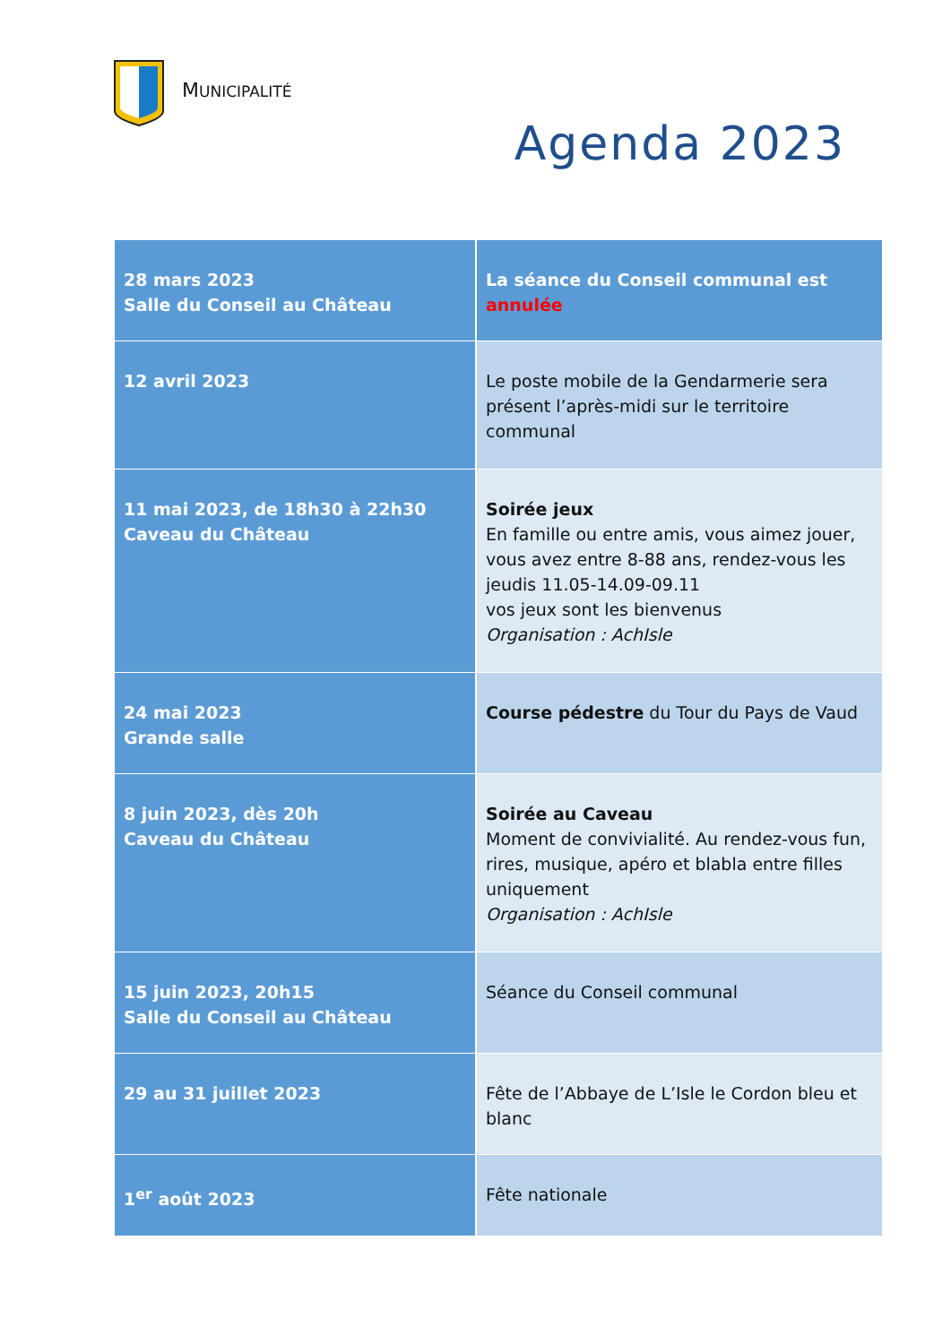MUNICIPALITÉ
Agenda 2023
| 28 mars 2023 Salle du Conseil au Château | La séance du Conseil communal est annulée |
| 12 avril 2023 | Le poste mobile de la Gendarmerie sera présent l’après-midi sur le territoire communal |
| 11 mai 2023, de 18h30 à 22h30 Caveau du Château | Soirée jeux En famille ou entre amis, vous aimez jouer, vous avez entre 8-88 ans, rendez-vous les jeudis 11.05-14.09-09.11 vos jeux sont les bienvenus Organisation : AchIsle |
| 24 mai 2023 Grande salle | Course pédestre du Tour du Pays de Vaud |
| 8 juin 2023, dès 20h Caveau du Château | Soirée au Caveau Moment de convivialité. Au rendez-vous fun, rires, musique, apéro et blabla entre filles uniquement Organisation : AchIsle |
| 15 juin 2023, 20h15 Salle du Conseil au Château | Séance du Conseil communal |
| 29 au 31 juillet 2023 | Fête de l’Abbaye de L’Isle le Cordon bleu et blanc |
| 1<sup>er</sup> août 2023 | Fête nationale |